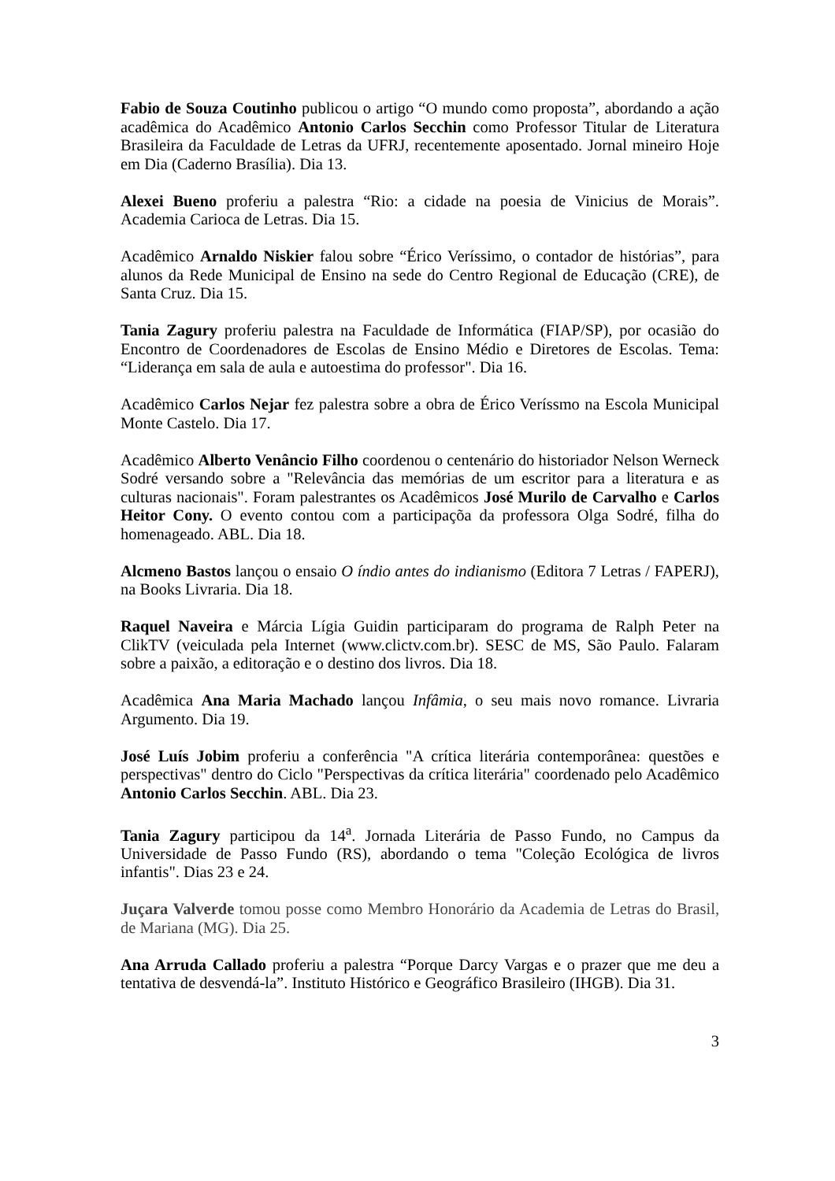Fabio de Souza Coutinho publicou o artigo “O mundo como proposta”, abordando a ação acadêmica do Acadêmico Antonio Carlos Secchin como Professor Titular de Literatura Brasileira da Faculdade de Letras da UFRJ, recentemente aposentado. Jornal mineiro Hoje em Dia (Caderno Brasília). Dia 13.
Alexei Bueno proferiu a palestra “Rio: a cidade na poesia de Vinicius de Morais”. Academia Carioca de Letras. Dia 15.
Acadêmico Arnaldo Niskier falou sobre “Érico Veríssimo, o contador de histórias”, para alunos da Rede Municipal de Ensino na sede do Centro Regional de Educação (CRE), de Santa Cruz. Dia 15.
Tania Zagury proferiu palestra na Faculdade de Informática (FIAP/SP), por ocasião do Encontro de Coordenadores de Escolas de Ensino Médio e Diretores de Escolas. Tema: “Liderança em sala de aula e autoestima do professor". Dia 16.
Acadêmico Carlos Nejar fez palestra sobre a obra de Érico Veríssmo na Escola Municipal Monte Castelo. Dia 17.
Acadêmico Alberto Venâncio Filho coordenou o centenário do historiador Nelson Werneck Sodré versando sobre a "Relevância das memórias de um escritor para a literatura e as culturas nacionais". Foram palestrantes os Acadêmicos José Murilo de Carvalho e Carlos Heitor Cony. O evento contou com a participaçõa da professora Olga Sodré, filha do homenageado. ABL. Dia 18.
Alcmeno Bastos lançou o ensaio O índio antes do indianismo (Editora 7 Letras / FAPERJ), na Books Livraria. Dia 18.
Raquel Naveira e Márcia Lígia Guidin participaram do programa de Ralph Peter na ClikTV (veiculada pela Internet (www.clictv.com.br). SESC de MS, São Paulo. Falaram sobre a paixão, a editoração e o destino dos livros. Dia 18.
Acadêmica Ana Maria Machado lançou Infâmia, o seu mais novo romance. Livraria Argumento. Dia 19.
José Luís Jobim proferiu a conferência "A crítica literária contemporânea: questões e perspectivas" dentro do Ciclo "Perspectivas da crítica literária" coordenado pelo Acadêmico Antonio Carlos Secchin. ABL. Dia 23.
Tania Zagury participou da 14<sup>a</sup>. Jornada Literária de Passo Fundo, no Campus da Universidade de Passo Fundo (RS), abordando o tema "Coleção Ecológica de livros infantis". Dias 23 e 24.
Juçara Valverde tomou posse como Membro Honorário da Academia de Letras do Brasil, de Mariana (MG). Dia 25.
Ana Arruda Callado proferiu a palestra “Porque Darcy Vargas e o prazer que me deu a tentativa de desvendá-la”. Instituto Histórico e Geográfico Brasileiro (IHGB). Dia 31.
3